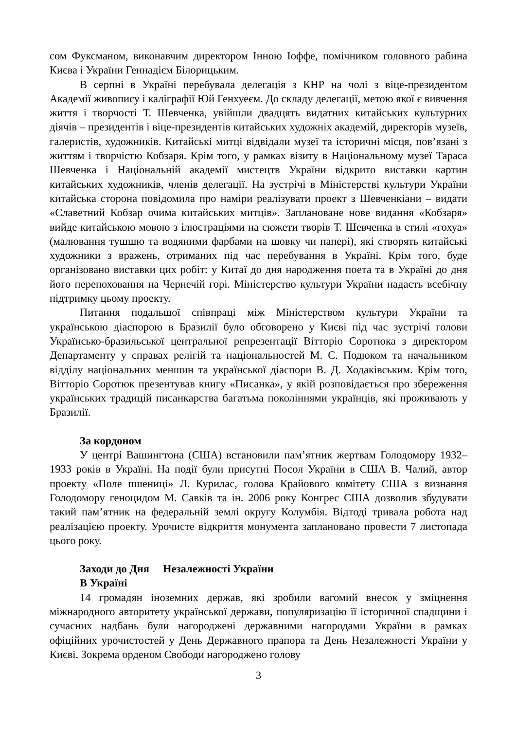сом Фуксманом, виконавчим директором Інною Іоффе, помічником головного рабина Києва і України Геннадієм Білорицьким.
В серпні в Україні перебувала делегація з КНР на чолі з віце-президентом Академії живопису і каліграфії Юй Генхуеєм. До складу делегації, метою якої є вивчення життя і творчості Т. Шевченка, увійшли двадцять видатних китайських культурних діячів – президентів і віце-президентів китайських художніх академій, директорів музеїв, галеристів, художників. Китайські митці відвідали музеї та історичні місця, пов’язані з життям і творчістю Кобзаря. Крім того, у рамках візиту в Національному музеї Тараса Шевченка і Національній академії мистецтв України відкрито виставки картин китайських художників, членів делегації. На зустрічі в Міністерстві культури України китайська сторона повідомила про наміри реалізувати проект з Шевченкіани – видати «Славетний Кобзар очима китайських митців». Заплановане нове видання «Кобзаря» вийде китайською мовою з ілюстраціями на сюжети творів Т. Шевченка в стилі «гохуа» (малювання тушшю та водяними фарбами на шовку чи папері), які створять китайські художники з вражень, отриманих під час перебування в Україні. Крім того, буде організовано виставки цих робіт: у Китаї до дня народження поета та в Україні до дня його перепоховання на Чернечій горі. Міністерство культури України надасть всебічну підтримку цьому проекту.
Питання подальшої співпраці між Міністерством культури України та українською діаспорою в Бразилії було обговорено у Києві під час зустрічі голови Українсько-бразильської центральної репрезентації Вітторіо Соротюка з директором Департаменту у справах релігій та національностей М. Є. Подюком та начальником відділу національних меншин та української діаспори В. Д. Ходаківським. Крім того, Вітторіо Соротюк презентував книгу «Писанка», у якій розповідається про збереження українських традицій писанкарства багатьма поколіннями українців, які проживають у Бразилії.
За кордоном
У центрі Вашингтона (США) встановили пам’ятник жертвам Голодомору 1932–1933 років в Україні. На події були присутні Посол України в США В. Чалий, автор проекту «Поле пшениці» Л. Курилас, голова Крайового комітету США з визнання Голодомору геноцидом М. Савків та ін. 2006 року Конгрес США дозволив збудувати такий пам’ятник на федеральній землі округу Колумбія. Відтоді тривала робота над реалізацією проекту. Урочисте відкриття монумента заплановано провести 7 листопада цього року.
Заходи до Дня Незалежності України
В Україні
14 громадян іноземних держав, які зробили вагомий внесок у зміцнення міжнародного авторитету української держави, популяризацію її історичної спадщини і сучасних надбань були нагороджені державними нагородами України в рамках офіційних урочистостей у День Державного прапора та День Незалежності України у Києві. Зокрема орденом Свободи нагороджено голову
3